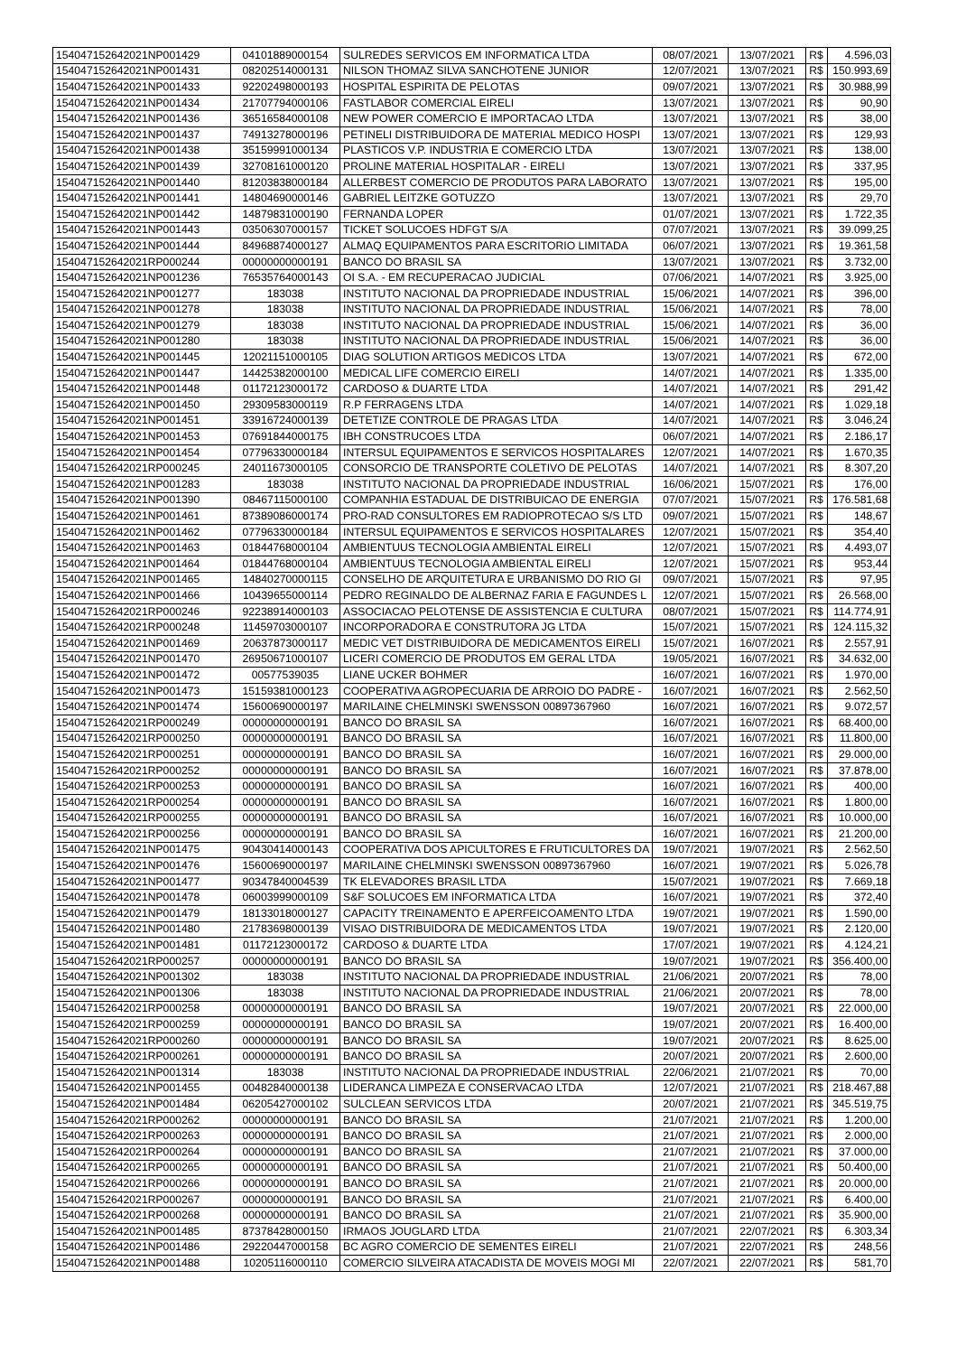| 154047152642021NP001429 | 04101889000154 | SULREDES SERVICOS EM INFORMATICA LTDA | 08/07/2021 | 13/07/2021 | R$ | 4.596,03 |
| 154047152642021NP001431 | 08202514000131 | NILSON THOMAZ SILVA SANCHOTENE JUNIOR | 12/07/2021 | 13/07/2021 | R$ | 150.993,69 |
| 154047152642021NP001433 | 92202498000193 | HOSPITAL ESPIRITA DE PELOTAS | 09/07/2021 | 13/07/2021 | R$ | 30.988,99 |
| 154047152642021NP001434 | 21707794000106 | FASTLABOR COMERCIAL EIRELI | 13/07/2021 | 13/07/2021 | R$ | 90,90 |
| 154047152642021NP001436 | 36516584000108 | NEW POWER COMERCIO E IMPORTACAO LTDA | 13/07/2021 | 13/07/2021 | R$ | 38,00 |
| 154047152642021NP001437 | 74913278000196 | PETINELI DISTRIBUIDORA DE MATERIAL MEDICO HOSPI | 13/07/2021 | 13/07/2021 | R$ | 129,93 |
| 154047152642021NP001438 | 35159991000134 | PLASTICOS V.P. INDUSTRIA E COMERCIO LTDA | 13/07/2021 | 13/07/2021 | R$ | 138,00 |
| 154047152642021NP001439 | 32708161000120 | PROLINE MATERIAL HOSPITALAR - EIRELI | 13/07/2021 | 13/07/2021 | R$ | 337,95 |
| 154047152642021NP001440 | 81203838000184 | ALLERBEST COMERCIO DE PRODUTOS PARA LABORATO | 13/07/2021 | 13/07/2021 | R$ | 195,00 |
| 154047152642021NP001441 | 14804690000146 | GABRIEL LEITZKE GOTUZZO | 13/07/2021 | 13/07/2021 | R$ | 29,70 |
| 154047152642021NP001442 | 14879831000190 | FERNANDA LOPER | 01/07/2021 | 13/07/2021 | R$ | 1.722,35 |
| 154047152642021NP001443 | 03506307000157 | TICKET SOLUCOES HDFGT S/A | 07/07/2021 | 13/07/2021 | R$ | 39.099,25 |
| 154047152642021NP001444 | 84968874000127 | ALMAQ EQUIPAMENTOS PARA ESCRITORIO LIMITADA | 06/07/2021 | 13/07/2021 | R$ | 19.361,58 |
| 154047152642021RP000244 | 00000000000191 | BANCO DO BRASIL SA | 13/07/2021 | 13/07/2021 | R$ | 3.732,00 |
| 154047152642021NP001236 | 76535764000143 | OI S.A. - EM RECUPERACAO JUDICIAL | 07/06/2021 | 14/07/2021 | R$ | 3.925,00 |
| 154047152642021NP001277 | 183038 | INSTITUTO NACIONAL DA PROPRIEDADE INDUSTRIAL | 15/06/2021 | 14/07/2021 | R$ | 396,00 |
| 154047152642021NP001278 | 183038 | INSTITUTO NACIONAL DA PROPRIEDADE INDUSTRIAL | 15/06/2021 | 14/07/2021 | R$ | 78,00 |
| 154047152642021NP001279 | 183038 | INSTITUTO NACIONAL DA PROPRIEDADE INDUSTRIAL | 15/06/2021 | 14/07/2021 | R$ | 36,00 |
| 154047152642021NP001280 | 183038 | INSTITUTO NACIONAL DA PROPRIEDADE INDUSTRIAL | 15/06/2021 | 14/07/2021 | R$ | 36,00 |
| 154047152642021NP001445 | 12021151000105 | DIAG SOLUTION ARTIGOS MEDICOS LTDA | 13/07/2021 | 14/07/2021 | R$ | 672,00 |
| 154047152642021NP001447 | 14425382000100 | MEDICAL LIFE COMERCIO EIRELI | 14/07/2021 | 14/07/2021 | R$ | 1.335,00 |
| 154047152642021NP001448 | 01172123000172 | CARDOSO & DUARTE LTDA | 14/07/2021 | 14/07/2021 | R$ | 291,42 |
| 154047152642021NP001450 | 29309583000119 | R.P FERRAGENS LTDA | 14/07/2021 | 14/07/2021 | R$ | 1.029,18 |
| 154047152642021NP001451 | 33916724000139 | DETETIZE CONTROLE DE PRAGAS LTDA | 14/07/2021 | 14/07/2021 | R$ | 3.046,24 |
| 154047152642021NP001453 | 07691844000175 | IBH CONSTRUCOES LTDA | 06/07/2021 | 14/07/2021 | R$ | 2.186,17 |
| 154047152642021NP001454 | 07796330000184 | INTERSUL EQUIPAMENTOS E SERVICOS HOSPITALARES | 12/07/2021 | 14/07/2021 | R$ | 1.670,35 |
| 154047152642021RP000245 | 24011673000105 | CONSORCIO DE TRANSPORTE COLETIVO DE PELOTAS | 14/07/2021 | 14/07/2021 | R$ | 8.307,20 |
| 154047152642021NP001283 | 183038 | INSTITUTO NACIONAL DA PROPRIEDADE INDUSTRIAL | 16/06/2021 | 15/07/2021 | R$ | 176,00 |
| 154047152642021NP001390 | 08467115000100 | COMPANHIA ESTADUAL DE DISTRIBUICAO DE ENERGIA | 07/07/2021 | 15/07/2021 | R$ | 176.581,68 |
| 154047152642021NP001461 | 87389086000174 | PRO-RAD CONSULTORES EM RADIOPROTECAO S/S LTD | 09/07/2021 | 15/07/2021 | R$ | 148,67 |
| 154047152642021NP001462 | 07796330000184 | INTERSUL EQUIPAMENTOS E SERVICOS HOSPITALARES | 12/07/2021 | 15/07/2021 | R$ | 354,40 |
| 154047152642021NP001463 | 01844768000104 | AMBIENTUUS TECNOLOGIA AMBIENTAL EIRELI | 12/07/2021 | 15/07/2021 | R$ | 4.493,07 |
| 154047152642021NP001464 | 01844768000104 | AMBIENTUUS TECNOLOGIA AMBIENTAL EIRELI | 12/07/2021 | 15/07/2021 | R$ | 953,44 |
| 154047152642021NP001465 | 14840270000115 | CONSELHO DE ARQUITETURA E URBANISMO DO RIO GI | 09/07/2021 | 15/07/2021 | R$ | 97,95 |
| 154047152642021NP001466 | 10439655000114 | PEDRO REGINALDO DE ALBERNAZ FARIA E FAGUNDES L | 12/07/2021 | 15/07/2021 | R$ | 26.568,00 |
| 154047152642021RP000246 | 92238914000103 | ASSOCIACAO PELOTENSE DE ASSISTENCIA E CULTURA | 08/07/2021 | 15/07/2021 | R$ | 114.774,91 |
| 154047152642021RP000248 | 11459703000107 | INCORPORADORA E CONSTRUTORA JG LTDA | 15/07/2021 | 15/07/2021 | R$ | 124.115,32 |
| 154047152642021NP001469 | 20637873000117 | MEDIC VET DISTRIBUIDORA DE MEDICAMENTOS EIRELI | 15/07/2021 | 16/07/2021 | R$ | 2.557,91 |
| 154047152642021NP001470 | 26950671000107 | LICERI COMERCIO DE PRODUTOS EM GERAL LTDA | 19/05/2021 | 16/07/2021 | R$ | 34.632,00 |
| 154047152642021NP001472 | 00577539035 | LIANE UCKER BOHMER | 16/07/2021 | 16/07/2021 | R$ | 1.970,00 |
| 154047152642021NP001473 | 15159381000123 | COOPERATIVA AGROPECUARIA DE ARROIO DO PADRE - | 16/07/2021 | 16/07/2021 | R$ | 2.562,50 |
| 154047152642021NP001474 | 15600690000197 | MARILAINE CHELMINSKI SWENSSON 00897367960 | 16/07/2021 | 16/07/2021 | R$ | 9.072,57 |
| 154047152642021RP000249 | 00000000000191 | BANCO DO BRASIL SA | 16/07/2021 | 16/07/2021 | R$ | 68.400,00 |
| 154047152642021RP000250 | 00000000000191 | BANCO DO BRASIL SA | 16/07/2021 | 16/07/2021 | R$ | 11.800,00 |
| 154047152642021RP000251 | 00000000000191 | BANCO DO BRASIL SA | 16/07/2021 | 16/07/2021 | R$ | 29.000,00 |
| 154047152642021RP000252 | 00000000000191 | BANCO DO BRASIL SA | 16/07/2021 | 16/07/2021 | R$ | 37.878,00 |
| 154047152642021RP000253 | 00000000000191 | BANCO DO BRASIL SA | 16/07/2021 | 16/07/2021 | R$ | 400,00 |
| 154047152642021RP000254 | 00000000000191 | BANCO DO BRASIL SA | 16/07/2021 | 16/07/2021 | R$ | 1.800,00 |
| 154047152642021RP000255 | 00000000000191 | BANCO DO BRASIL SA | 16/07/2021 | 16/07/2021 | R$ | 10.000,00 |
| 154047152642021RP000256 | 00000000000191 | BANCO DO BRASIL SA | 16/07/2021 | 16/07/2021 | R$ | 21.200,00 |
| 154047152642021NP001475 | 90430414000143 | COOPERATIVA DOS APICULTORES E FRUTICULTORES DA | 19/07/2021 | 19/07/2021 | R$ | 2.562,50 |
| 154047152642021NP001476 | 15600690000197 | MARILAINE CHELMINSKI SWENSSON 00897367960 | 16/07/2021 | 19/07/2021 | R$ | 5.026,78 |
| 154047152642021NP001477 | 90347840004539 | TK ELEVADORES BRASIL LTDA | 15/07/2021 | 19/07/2021 | R$ | 7.669,18 |
| 154047152642021NP001478 | 06003999000109 | S&F SOLUCOES EM INFORMATICA LTDA | 16/07/2021 | 19/07/2021 | R$ | 372,40 |
| 154047152642021NP001479 | 18133018000127 | CAPACITY TREINAMENTO E APERFEICOAMENTO LTDA | 19/07/2021 | 19/07/2021 | R$ | 1.590,00 |
| 154047152642021NP001480 | 21783698000139 | VISAO DISTRIBUIDORA DE MEDICAMENTOS LTDA | 19/07/2021 | 19/07/2021 | R$ | 2.120,00 |
| 154047152642021NP001481 | 01172123000172 | CARDOSO & DUARTE LTDA | 17/07/2021 | 19/07/2021 | R$ | 4.124,21 |
| 154047152642021RP000257 | 00000000000191 | BANCO DO BRASIL SA | 19/07/2021 | 19/07/2021 | R$ | 356.400,00 |
| 154047152642021NP001302 | 183038 | INSTITUTO NACIONAL DA PROPRIEDADE INDUSTRIAL | 21/06/2021 | 20/07/2021 | R$ | 78,00 |
| 154047152642021NP001306 | 183038 | INSTITUTO NACIONAL DA PROPRIEDADE INDUSTRIAL | 21/06/2021 | 20/07/2021 | R$ | 78,00 |
| 154047152642021RP000258 | 00000000000191 | BANCO DO BRASIL SA | 19/07/2021 | 20/07/2021 | R$ | 22.000,00 |
| 154047152642021RP000259 | 00000000000191 | BANCO DO BRASIL SA | 19/07/2021 | 20/07/2021 | R$ | 16.400,00 |
| 154047152642021RP000260 | 00000000000191 | BANCO DO BRASIL SA | 19/07/2021 | 20/07/2021 | R$ | 8.625,00 |
| 154047152642021RP000261 | 00000000000191 | BANCO DO BRASIL SA | 20/07/2021 | 20/07/2021 | R$ | 2.600,00 |
| 154047152642021NP001314 | 183038 | INSTITUTO NACIONAL DA PROPRIEDADE INDUSTRIAL | 22/06/2021 | 21/07/2021 | R$ | 70,00 |
| 154047152642021NP001455 | 00482840000138 | LIDERANCA LIMPEZA E CONSERVACAO LTDA | 12/07/2021 | 21/07/2021 | R$ | 218.467,88 |
| 154047152642021NP001484 | 06205427000102 | SULCLEAN SERVICOS LTDA | 20/07/2021 | 21/07/2021 | R$ | 345.519,75 |
| 154047152642021RP000262 | 00000000000191 | BANCO DO BRASIL SA | 21/07/2021 | 21/07/2021 | R$ | 1.200,00 |
| 154047152642021RP000263 | 00000000000191 | BANCO DO BRASIL SA | 21/07/2021 | 21/07/2021 | R$ | 2.000,00 |
| 154047152642021RP000264 | 00000000000191 | BANCO DO BRASIL SA | 21/07/2021 | 21/07/2021 | R$ | 37.000,00 |
| 154047152642021RP000265 | 00000000000191 | BANCO DO BRASIL SA | 21/07/2021 | 21/07/2021 | R$ | 50.400,00 |
| 154047152642021RP000266 | 00000000000191 | BANCO DO BRASIL SA | 21/07/2021 | 21/07/2021 | R$ | 20.000,00 |
| 154047152642021RP000267 | 00000000000191 | BANCO DO BRASIL SA | 21/07/2021 | 21/07/2021 | R$ | 6.400,00 |
| 154047152642021RP000268 | 00000000000191 | BANCO DO BRASIL SA | 21/07/2021 | 21/07/2021 | R$ | 35.900,00 |
| 154047152642021NP001485 | 87378428000150 | IRMAOS JOUGLARD LTDA | 21/07/2021 | 22/07/2021 | R$ | 6.303,34 |
| 154047152642021NP001486 | 29220447000158 | BC AGRO COMERCIO DE SEMENTES EIRELI | 21/07/2021 | 22/07/2021 | R$ | 248,56 |
| 154047152642021NP001488 | 10205116000110 | COMERCIO SILVEIRA ATACADISTA DE MOVEIS MOGI MI | 22/07/2021 | 22/07/2021 | R$ | 581,70 |